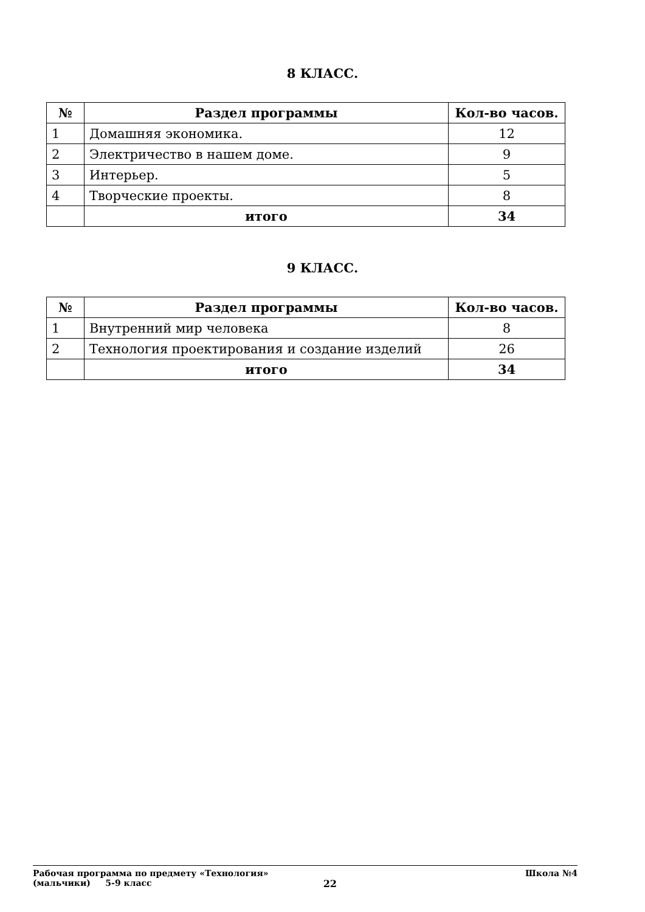8 КЛАСС.
| № | Раздел программы | Кол-во часов. |
| --- | --- | --- |
| 1 | Домашняя экономика. | 12 |
| 2 | Электричество в нашем доме. | 9 |
| 3 | Интерьер. | 5 |
| 4 | Творческие проекты. | 8 |
| | итого | 34 |
9 КЛАСС.
| № | Раздел программы | Кол-во часов. |
| --- | --- | --- |
| 1 | Внутренний мир человека | 8 |
| 2 | Технология проектирования и создание изделий | 26 |
| | итого | 34 |
Рабочая программа по предмету «Технология» Школа №4
(мальчики) 5-9 класс 22